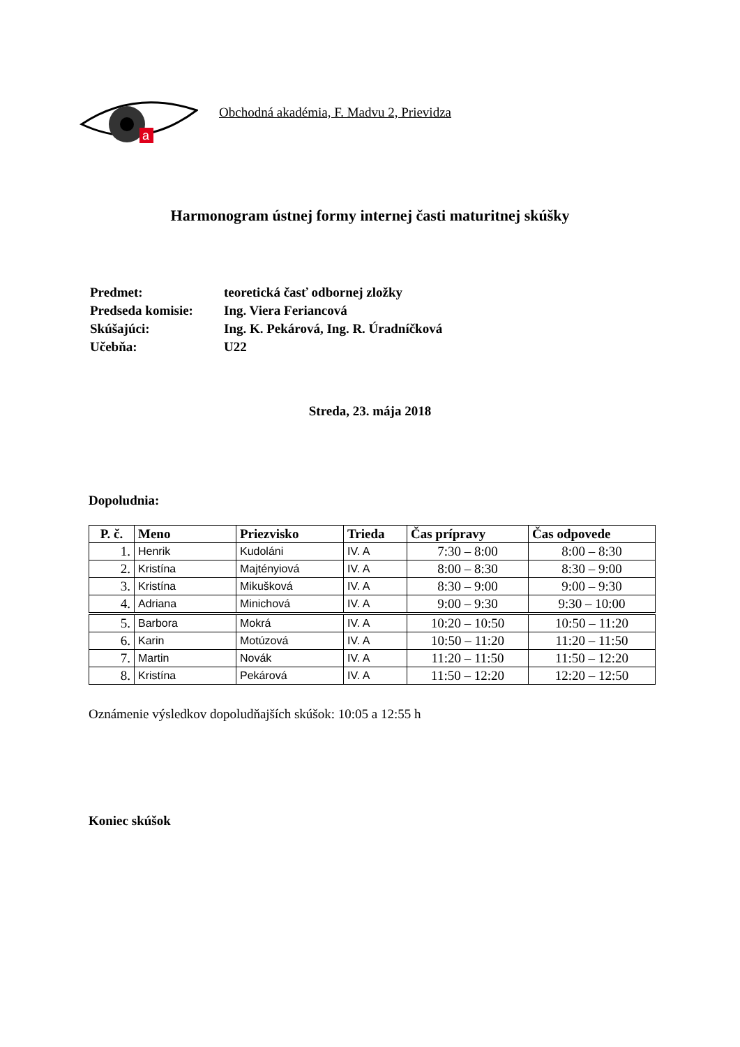a
Obchodná akadémia, F. Madvu 2, Prievidza
Harmonogram ústnej formy internej časti maturitnej skúšky
| Predmet: | teoretická časť odbornej zložky |
| Predseda komisie: | Ing. Viera Feriancová |
| Skúšajúci: | Ing. K. Pekárová, Ing. R. Úradníčková |
| Učebňa: | U22 |
Streda, 23. mája 2018
Dopoludnia:
| P. č. | Meno | Priezvisko | Trieda | Čas prípravy | Čas odpovede |
| --- | --- | --- | --- | --- | --- |
| 1. | Henrik | Kudoláni | IV. A | 7:30 – 8:00 | 8:00 – 8:30 |
| 2. | Kristína | Majtényiová | IV. A | 8:00 – 8:30 | 8:30 – 9:00 |
| 3. | Kristína | Mikušková | IV. A | 8:30 – 9:00 | 9:00 – 9:30 |
| 4. | Adriana | Minichová | IV. A | 9:00 – 9:30 | 9:30 – 10:00 |
| 5. | Barbora | Mokrá | IV. A | 10:20 – 10:50 | 10:50 – 11:20 |
| 6. | Karin | Motúzová | IV. A | 10:50 – 11:20 | 11:20 – 11:50 |
| 7. | Martin | Novák | IV. A | 11:20 – 11:50 | 11:50 – 12:20 |
| 8. | Kristína | Pekárová | IV. A | 11:50 – 12:20 | 12:20 – 12:50 |
Oznámenie výsledkov dopoludňajších skúšok: 10:05 a 12:55 h
Koniec skúšok